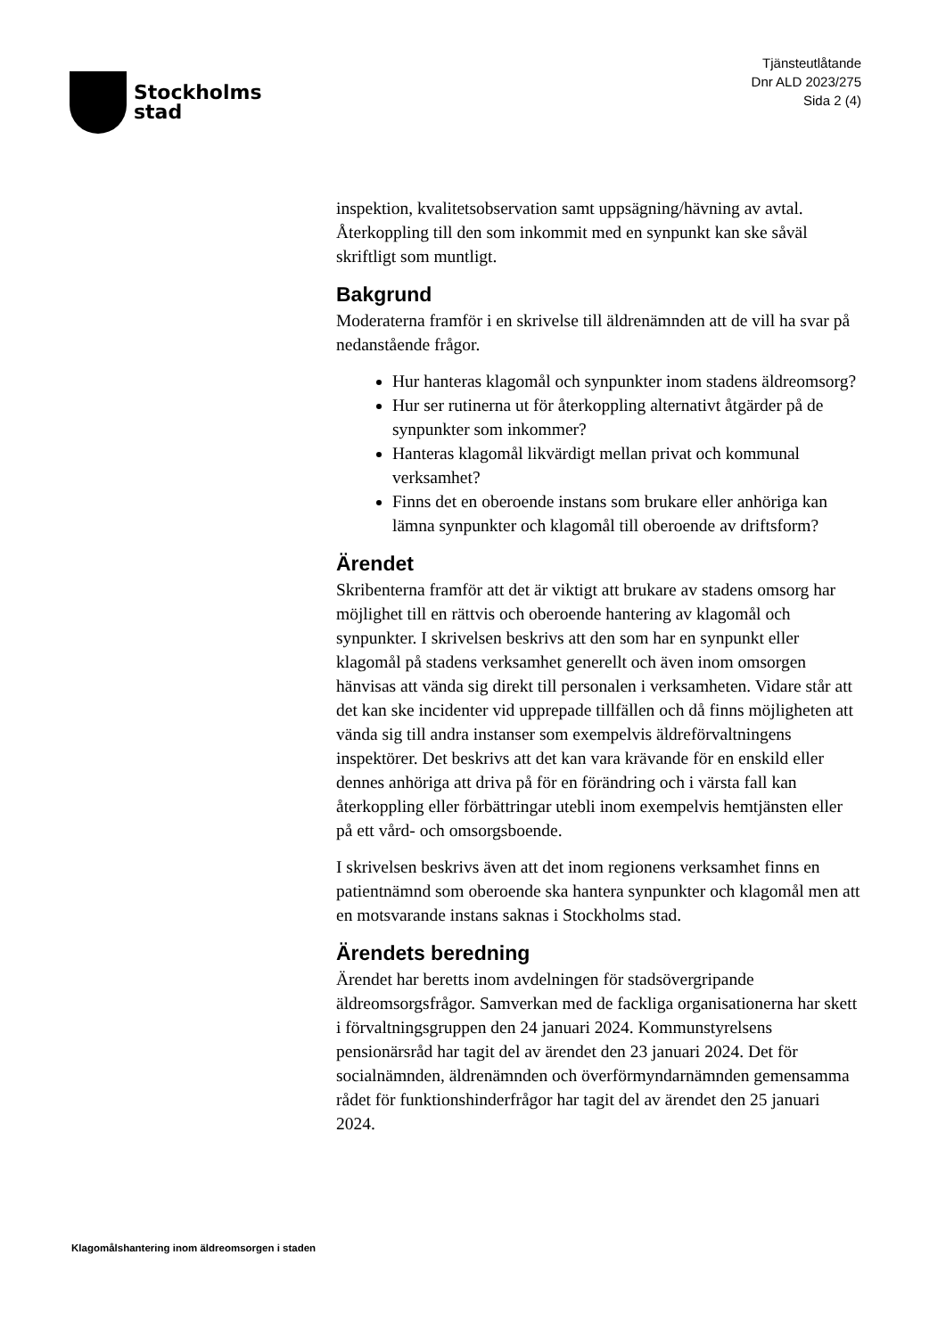Stockholms
stad
Tjänsteutlåtande
Dnr ALD 2023/275
Sida 2 (4)
inspektion, kvalitetsobservation samt uppsägning/hävning av avtal. Återkoppling till den som inkommit med en synpunkt kan ske såväl skriftligt som muntligt.
Bakgrund
Moderaterna framför i en skrivelse till äldrenämnden att de vill ha svar på nedanstående frågor.
Hur hanteras klagomål och synpunkter inom stadens äldreomsorg?
Hur ser rutinerna ut för återkoppling alternativt åtgärder på de synpunkter som inkommer?
Hanteras klagomål likvärdigt mellan privat och kommunal verksamhet?
Finns det en oberoende instans som brukare eller anhöriga kan lämna synpunkter och klagomål till oberoende av driftsform?
Ärendet
Skribenterna framför att det är viktigt att brukare av stadens omsorg har möjlighet till en rättvis och oberoende hantering av klagomål och synpunkter. I skrivelsen beskrivs att den som har en synpunkt eller klagomål på stadens verksamhet generellt och även inom omsorgen hänvisas att vända sig direkt till personalen i verksamheten. Vidare står att det kan ske incidenter vid upprepade tillfällen och då finns möjligheten att vända sig till andra instanser som exempelvis äldreförvaltningens inspektörer. Det beskrivs att det kan vara krävande för en enskild eller dennes anhöriga att driva på för en förändring och i värsta fall kan återkoppling eller förbättringar utebli inom exempelvis hemtjänsten eller på ett vård- och omsorgsboende.
I skrivelsen beskrivs även att det inom regionens verksamhet finns en patientnämnd som oberoende ska hantera synpunkter och klagomål men att en motsvarande instans saknas i Stockholms stad.
Ärendets beredning
Ärendet har beretts inom avdelningen för stadsövergripande äldreomsorgsfrågor. Samverkan med de fackliga organisationerna har skett i förvaltningsgruppen den 24 januari 2024. Kommunstyrelsens pensionärsråd har tagit del av ärendet den 23 januari 2024. Det för socialnämnden, äldrenämnden och överförmyndarnämnden gemensamma rådet för funktionshinderfrågor har tagit del av ärendet den 25 januari 2024.
Klagomålshantering inom äldreomsorgen i staden